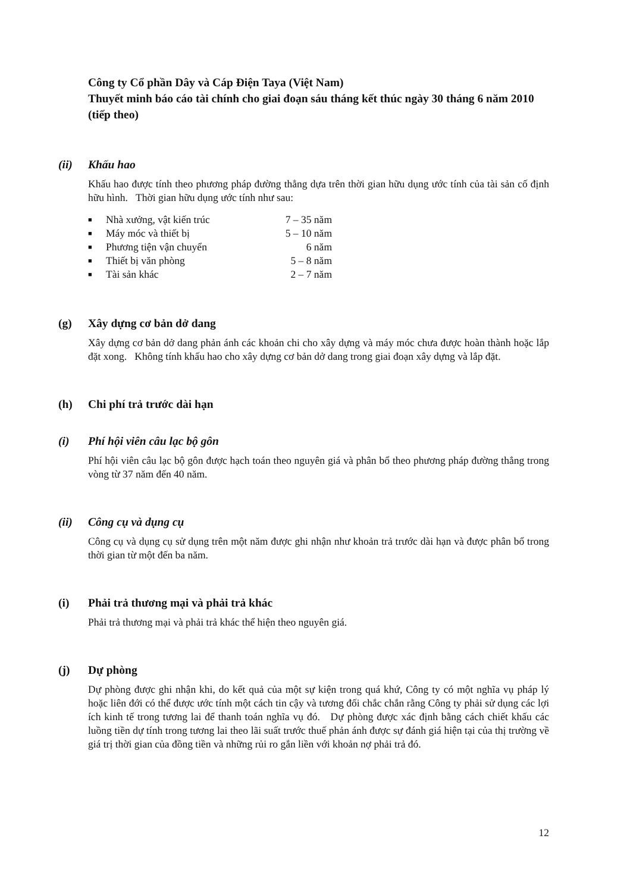Công ty Cổ phần Dây và Cáp Điện Taya (Việt Nam)
Thuyết minh báo cáo tài chính cho giai đoạn sáu tháng kết thúc ngày 30 tháng 6 năm 2010 (tiếp theo)
(ii) Khấu hao
Khấu hao được tính theo phương pháp đường thẳng dựa trên thời gian hữu dụng ước tính của tài sản cố định hữu hình. Thời gian hữu dụng ước tính như sau:
| ■ | Nhà xưởng, vật kiến trúc | 7 – 35 năm |
| ■ | Máy móc và thiết bị | 5 – 10 năm |
| ■ | Phương tiện vận chuyển | 6 năm |
| ■ | Thiết bị văn phòng | 5 – 8 năm |
| ■ | Tài sản khác | 2 – 7 năm |
(g) Xây dựng cơ bản dở dang
Xây dựng cơ bản dở dang phản ánh các khoản chi cho xây dựng và máy móc chưa được hoàn thành hoặc lắp đặt xong. Không tính khấu hao cho xây dựng cơ bản dở dang trong giai đoạn xây dựng và lắp đặt.
(h) Chi phí trả trước dài hạn
(i) Phí hội viên câu lạc bộ gôn
Phí hội viên câu lạc bộ gôn được hạch toán theo nguyên giá và phân bổ theo phương pháp đường thẳng trong vòng từ 37 năm đến 40 năm.
(ii) Công cụ và dụng cụ
Công cụ và dụng cụ sử dụng trên một năm được ghi nhận như khoản trả trước dài hạn và được phân bổ trong thời gian từ một đến ba năm.
(i) Phải trả thương mại và phải trả khác
Phải trả thương mại và phải trả khác thể hiện theo nguyên giá.
(j) Dự phòng
Dự phòng được ghi nhận khi, do kết quả của một sự kiện trong quá khứ, Công ty có một nghĩa vụ pháp lý hoặc liên đới có thể được ước tính một cách tin cậy và tương đối chắc chắn rằng Công ty phải sử dụng các lợi ích kinh tế trong tương lai để thanh toán nghĩa vụ đó. Dự phòng được xác định bằng cách chiết khấu các luồng tiền dự tính trong tương lai theo lãi suất trước thuế phản ánh được sự đánh giá hiện tại của thị trường về giá trị thời gian của đồng tiền và những rủi ro gắn liền với khoản nợ phải trả đó.
12